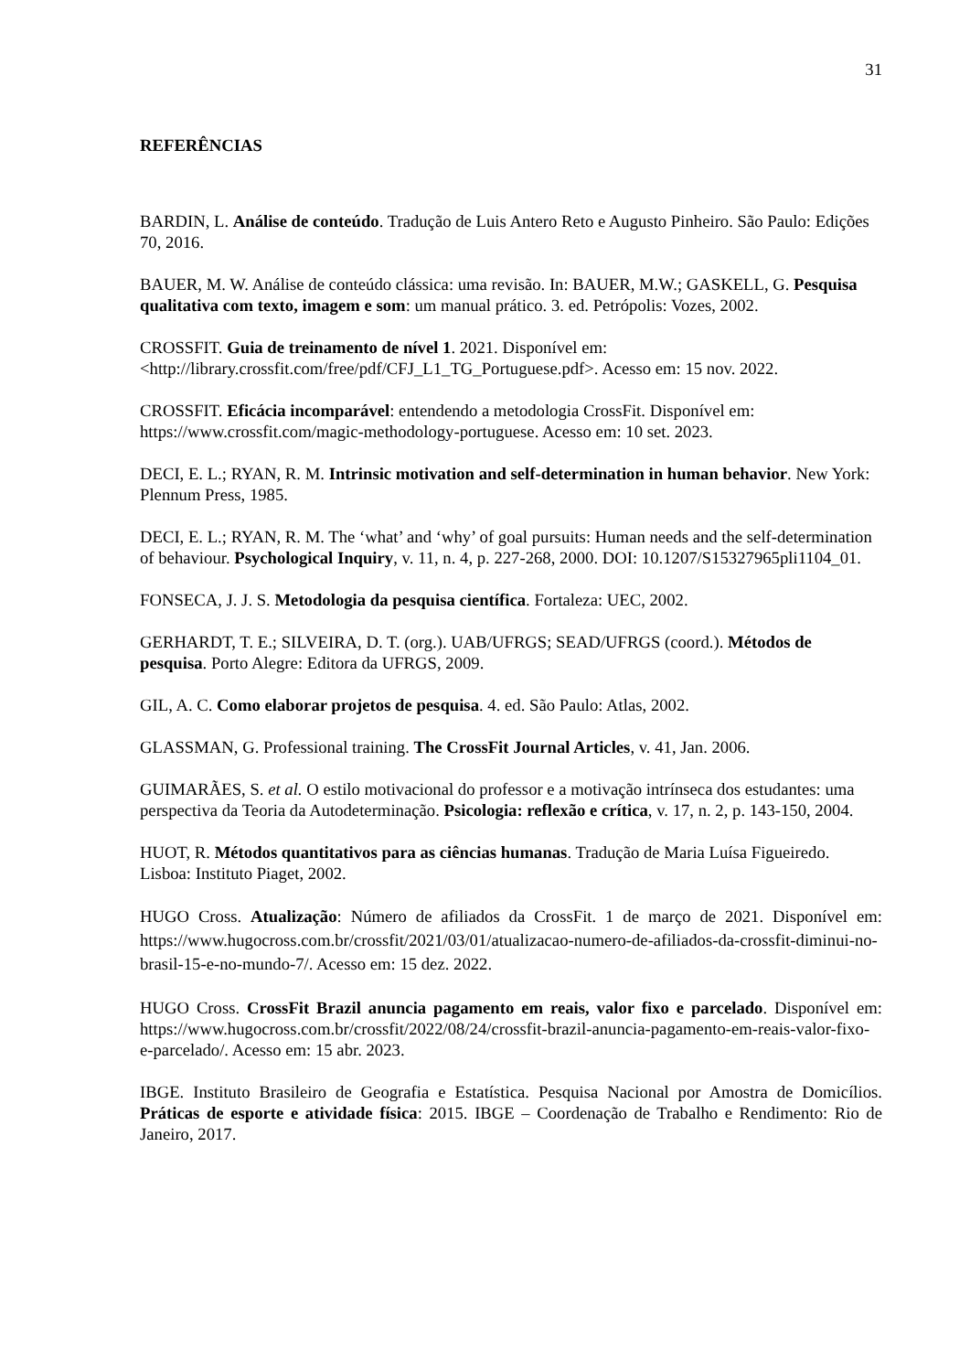31
REFERÊNCIAS
BARDIN, L. Análise de conteúdo. Tradução de Luis Antero Reto e Augusto Pinheiro. São Paulo: Edições 70, 2016.
BAUER, M. W. Análise de conteúdo clássica: uma revisão. In: BAUER, M.W.; GASKELL, G. Pesquisa qualitativa com texto, imagem e som: um manual prático. 3. ed. Petrópolis: Vozes, 2002.
CROSSFIT. Guia de treinamento de nível 1. 2021. Disponível em: <http://library.crossfit.com/free/pdf/CFJ_L1_TG_Portuguese.pdf>. Acesso em: 15 nov. 2022.
CROSSFIT. Eficácia incomparável: entendendo a metodologia CrossFit. Disponível em: https://www.crossfit.com/magic-methodology-portuguese. Acesso em: 10 set. 2023.
DECI, E. L.; RYAN, R. M. Intrinsic motivation and self-determination in human behavior. New York: Plennum Press, 1985.
DECI, E. L.; RYAN, R. M. The ‘what’ and ‘why’ of goal pursuits: Human needs and the self-determination of behaviour. Psychological Inquiry, v. 11, n. 4, p. 227-268, 2000. DOI: 10.1207/S15327965pli1104_01.
FONSECA, J. J. S. Metodologia da pesquisa científica. Fortaleza: UEC, 2002.
GERHARDT, T. E.; SILVEIRA, D. T. (org.). UAB/UFRGS; SEAD/UFRGS (coord.). Métodos de pesquisa. Porto Alegre: Editora da UFRGS, 2009.
GIL, A. C. Como elaborar projetos de pesquisa. 4. ed. São Paulo: Atlas, 2002.
GLASSMAN, G. Professional training. The CrossFit Journal Articles, v. 41, Jan. 2006.
GUIMARÃES, S. et al. O estilo motivacional do professor e a motivação intrínseca dos estudantes: uma perspectiva da Teoria da Autodeterminação. Psicologia: reflexão e crítica, v. 17, n. 2, p. 143-150, 2004.
HUOT, R. Métodos quantitativos para as ciências humanas. Tradução de Maria Luísa Figueiredo. Lisboa: Instituto Piaget, 2002.
HUGO Cross. Atualização: Número de afiliados da CrossFit. 1 de março de 2021. Disponível em: https://www.hugocross.com.br/crossfit/2021/03/01/atualizacao-numero-de-afiliados-da-crossfit-diminui-no-brasil-15-e-no-mundo-7/. Acesso em: 15 dez. 2022.
HUGO Cross. CrossFit Brazil anuncia pagamento em reais, valor fixo e parcelado. Disponível em: https://www.hugocross.com.br/crossfit/2022/08/24/crossfit-brazil-anuncia-pagamento-em-reais-valor-fixo-e-parcelado/. Acesso em: 15 abr. 2023.
IBGE. Instituto Brasileiro de Geografia e Estatística. Pesquisa Nacional por Amostra de Domicílios. Práticas de esporte e atividade física: 2015. IBGE – Coordenação de Trabalho e Rendimento: Rio de Janeiro, 2017.